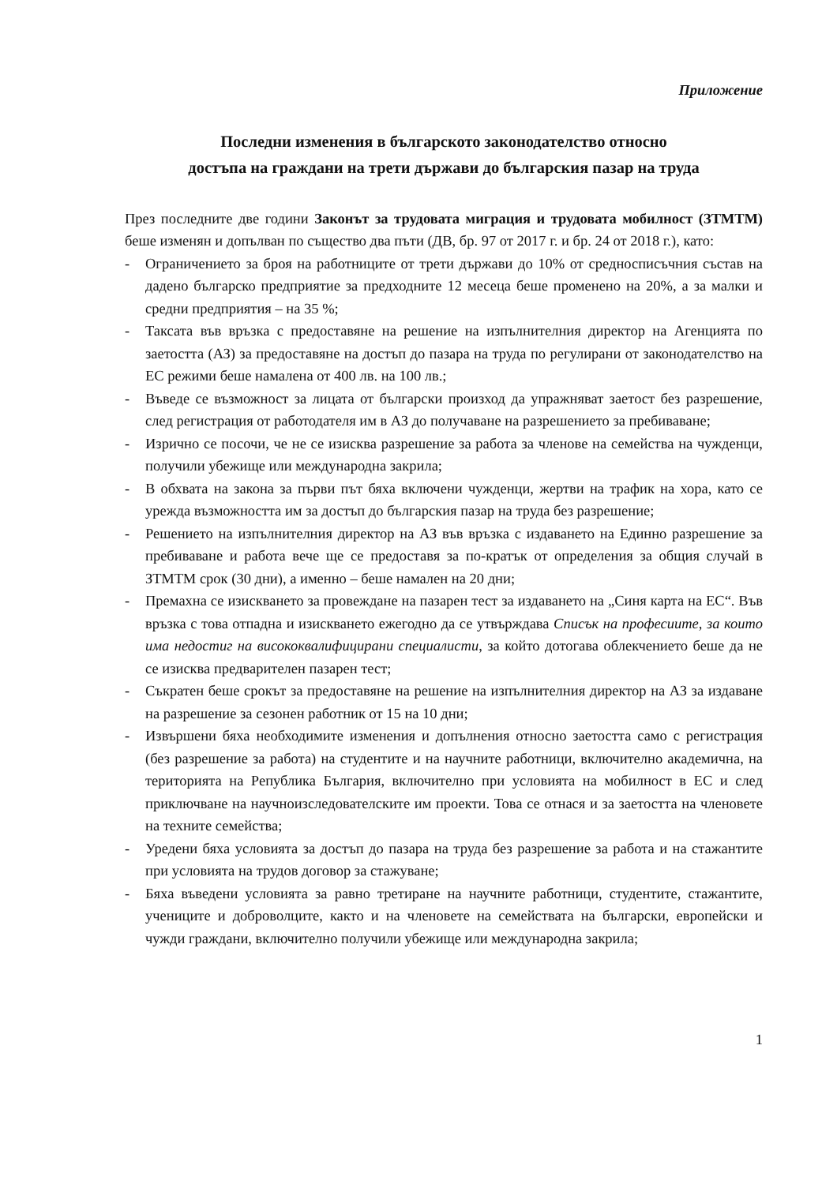Приложение
Последни изменения в българското законодателство относно
достъпа на граждани на трети държави до българския пазар на труда
През последните две години Законът за трудовата миграция и трудовата мобилност (ЗТМТМ) беше изменян и допълван по същество два пъти (ДВ, бр. 97 от 2017 г. и бр. 24 от 2018 г.), като:
- Ограничението за броя на работниците от трети държави до 10% от средносписъчния състав на дадено българско предприятие за предходните 12 месеца беше променено на 20%, а за малки и средни предприятия – на 35 %;
- Таксата във връзка с предоставяне на решение на изпълнителния директор на Агенцията по заетостта (АЗ) за предоставяне на достъп до пазара на труда по регулирани от законодателство на ЕС режими беше намалена от 400 лв. на 100 лв.;
- Въведе се възможност за лицата от български произход да упражняват заетост без разрешение, след регистрация от работодателя им в АЗ до получаване на разрешението за пребиваване;
- Изрично се посочи, че не се изисква разрешение за работа за членове на семейства на чужденци, получили убежище или международна закрила;
- В обхвата на закона за първи път бяха включени чужденци, жертви на трафик на хора, като се урежда възможността им за достъп до българския пазар на труда без разрешение;
- Решението на изпълнителния директор на АЗ във връзка с издаването на Единно разрешение за пребиваване и работа вече ще се предоставя за по-кратък от определения за общия случай в ЗТМТМ срок (30 дни), а именно – беше намален на 20 дни;
- Премахна се изискването за провеждане на пазарен тест за издаването на „Синя карта на ЕС“. Във връзка с това отпадна и изискването ежегодно да се утвърждава Списък на професиите, за които има недостиг на висококвалифицирани специалисти, за който дотогава облекчението беше да не се изисква предварителен пазарен тест;
- Съкратен беше срокът за предоставяне на решение на изпълнителния директор на АЗ за издаване на разрешение за сезонен работник от 15 на 10 дни;
- Извършени бяха необходимите изменения и допълнения относно заетостта само с регистрация (без разрешение за работа) на студентите и на научните работници, включително академична, на територията на Република България, включително при условията на мобилност в ЕС и след приключване на научноизследователските им проекти. Това се отнася и за заетостта на членовете на техните семейства;
- Уредени бяха условията за достъп до пазара на труда без разрешение за работа и на стажантите при условията на трудов договор за стажуване;
- Бяха въведени условията за равно третиране на научните работници, студентите, стажантите, учениците и доброволците, както и на членовете на семействата на български, европейски и чужди граждани, включително получили убежище или международна закрила;
1